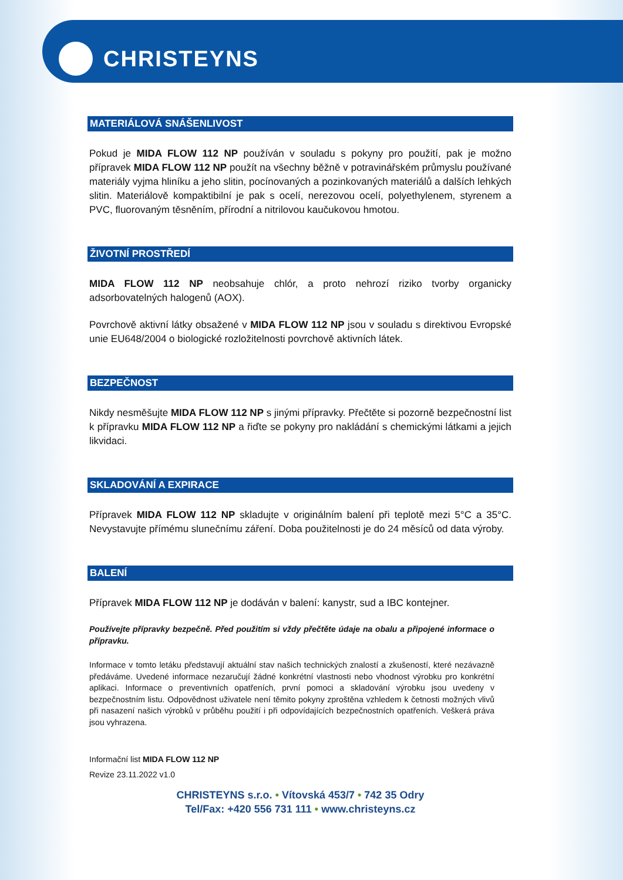CHRISTEYNS
MATERIÁLOVÁ SNÁŠENLIVOST
Pokud je MIDA FLOW 112 NP používán v souladu s pokyny pro použití, pak je možno přípravek MIDA FLOW 112 NP použít na všechny běžně v potravinářském průmyslu používané materiály vyjma hliníku a jeho slitin, pocínovaných a pozinkovaných materiálů a dalších lehkých slitin. Materiálově kompaktibilní je pak s ocelí, nerezovou ocelí, polyethylenem, styrenem a PVC, fluorovaným těsněním, přírodní a nitrilovou kaučukovou hmotou.
ŽIVOTNÍ PROSTŘEDÍ
MIDA FLOW 112 NP neobsahuje chlór, a proto nehrozí riziko tvorby organicky adsorbovatelných halogenů (AOX).
Povrchově aktivní látky obsažené v MIDA FLOW 112 NP jsou v souladu s direktivou Evropské unie EU648/2004 o biologické rozložitelnosti povrchově aktivních látek.
BEZPEČNOST
Nikdy nesměšujte MIDA FLOW 112 NP s jinými přípravky. Přečtěte si pozorně bezpečnostní list k přípravku MIDA FLOW 112 NP a řiďte se pokyny pro nakládání s chemickými látkami a jejich likvidaci.
SKLADOVÁNÍ A EXPIRACE
Přípravek MIDA FLOW 112 NP skladujte v originálním balení při teplotě mezi 5°C a 35°C. Nevystavujte přímému slunečnímu záření. Doba použitelnosti je do 24 měsíců od data výroby.
BALENÍ
Přípravek MIDA FLOW 112 NP je dodáván v balení: kanystr, sud a IBC kontejner.
Používejte přípravky bezpečně. Před použitím si vždy přečtěte údaje na obalu a připojené informace o přípravku.
Informace v tomto letáku představují aktuální stav našich technických znalostí a zkušeností, které nezávazně předáváme. Uvedené informace nezaručují žádné konkrétní vlastnosti nebo vhodnost výrobku pro konkrétní aplikaci. Informace o preventivních opatřeních, první pomoci a skladování výrobku jsou uvedeny v bezpečnostním listu. Odpovědnost uživatele není těmito pokyny zproštěna vzhledem k četnosti možných vlivů při nasazení našich výrobků v průběhu použití i při odpovídajících bezpečnostních opatřeních. Veškerá práva jsou vyhrazena.
Informační list MIDA FLOW 112 NP
Revize 23.11.2022 v1.0
CHRISTEYNS s.r.o. • Vítovská 453/7 • 742 35 Odry
Tel/Fax: +420 556 731 111 • www.christeyns.cz